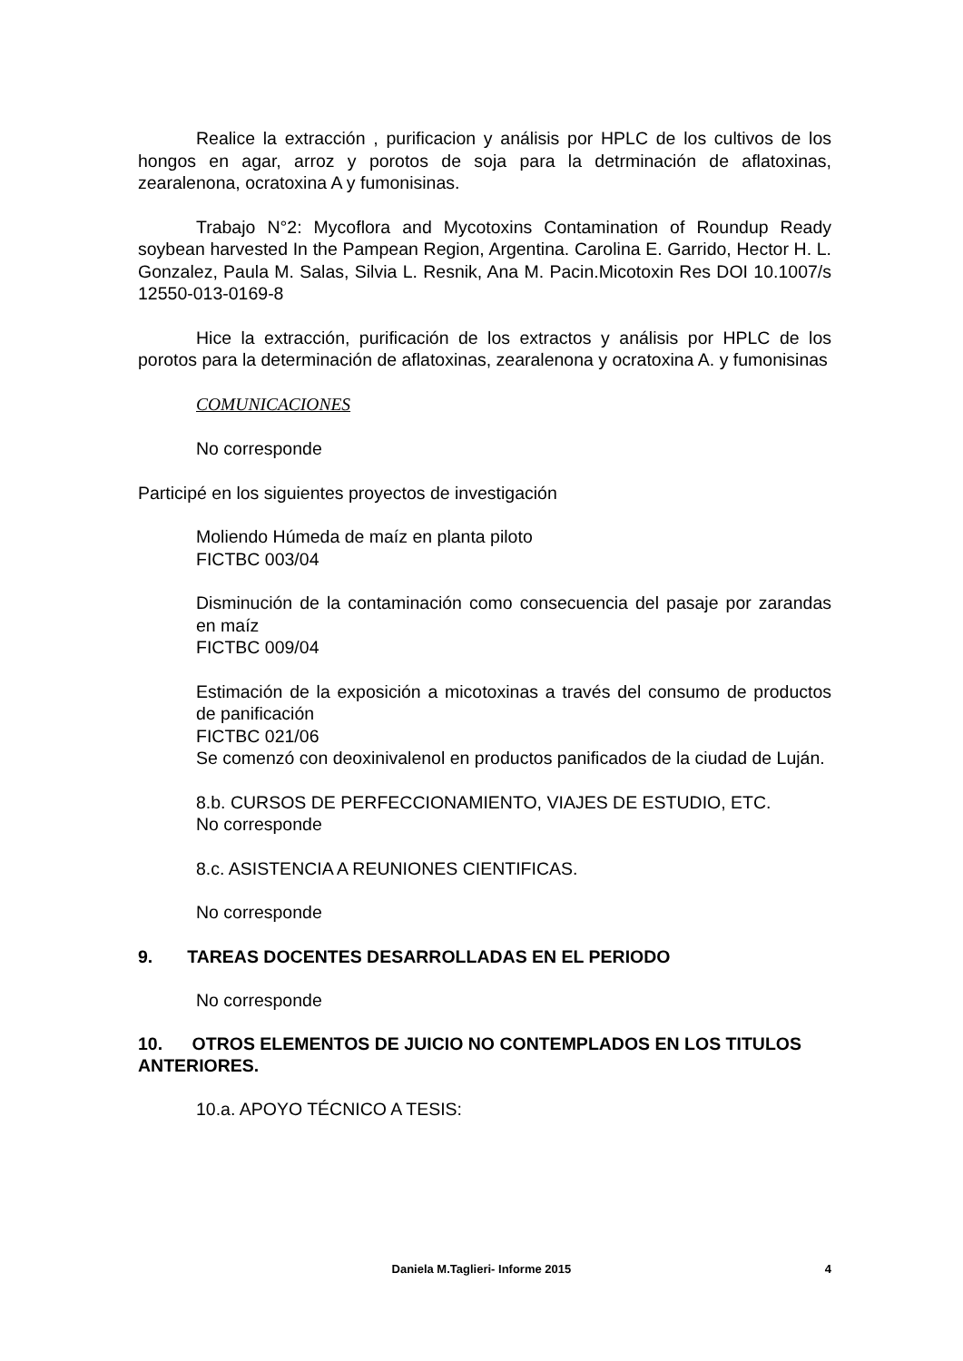Realice la extracción , purificacion y análisis por HPLC de los cultivos de los hongos en agar, arroz y porotos de soja para la detrminación de aflatoxinas, zearalenona, ocratoxina A y fumonisinas.
Trabajo N°2: Mycoflora and Mycotoxins Contamination of Roundup Ready soybean harvested In the Pampean Region, Argentina. Carolina E. Garrido, Hector H. L. Gonzalez, Paula M. Salas, Silvia L. Resnik, Ana M. Pacin.Micotoxin Res DOI 10.1007/s 12550-013-0169-8
Hice la extracción, purificación de los extractos y análisis por HPLC de los porotos para la determinación de aflatoxinas, zearalenona y ocratoxina A. y fumonisinas
COMUNICACIONES
No corresponde
Participé en los siguientes proyectos de investigación
Moliendo Húmeda de maíz en planta piloto
FICTBC 003/04
Disminución de la contaminación como consecuencia del pasaje por zarandas en maíz
FICTBC 009/04
Estimación de la exposición a micotoxinas a través del consumo de productos de panificación
FICTBC 021/06
Se comenzó con deoxinivalenol en productos panificados de la ciudad de Luján.
8.b. CURSOS DE PERFECCIONAMIENTO, VIAJES DE ESTUDIO, ETC.
No corresponde
8.c. ASISTENCIA A REUNIONES CIENTIFICAS.
No corresponde
9. TAREAS DOCENTES DESARROLLADAS EN EL PERIODO
No corresponde
10. OTROS ELEMENTOS DE JUICIO NO CONTEMPLADOS EN LOS TITULOS ANTERIORES.
10.a. APOYO TÉCNICO A TESIS:
Daniela M.Taglieri- Informe 2015 4